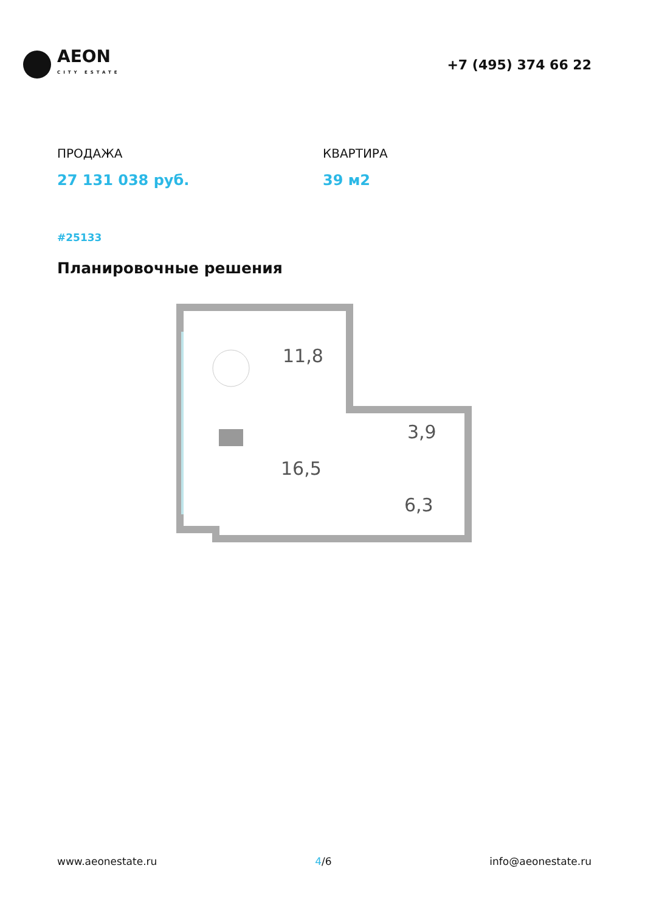AEON
CITY ESTATE
+7 (495) 374 66 22
ПРОДАЖА
27 131 038 руб.
КВАРТИРА
39 м2
#25133
Планировочные решения
11,8
16,5
3,9
6,3
www.aeonestate.ru 4/6 info@aeonestate.ru